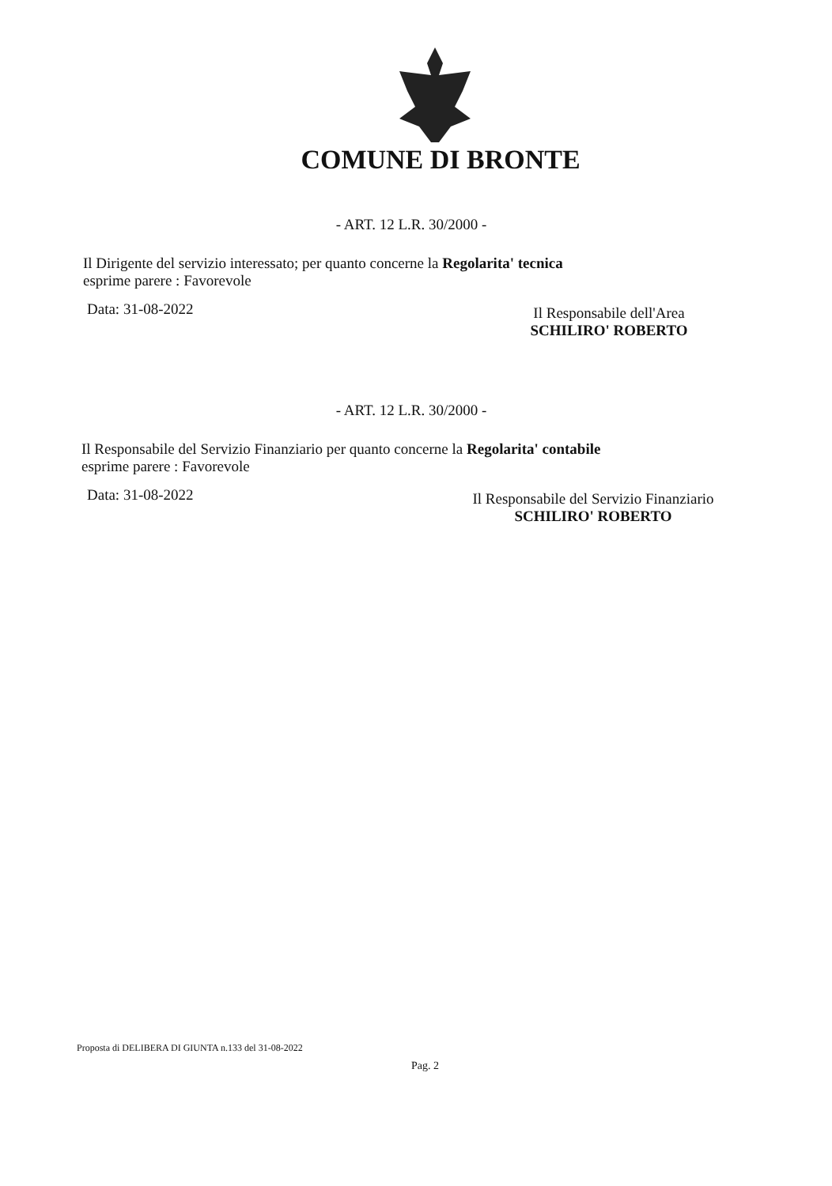COMUNE DI BRONTE
- ART. 12 L.R. 30/2000 -
Il Dirigente del servizio interessato; per quanto concerne la Regolarita' tecnica
esprime parere : Favorevole
Data: 31-08-2022
Il Responsabile dell'Area
SCHILIRO' ROBERTO
- ART. 12 L.R. 30/2000 -
Il Responsabile del Servizio Finanziario per quanto concerne la Regolarita' contabile
esprime parere : Favorevole
Data: 31-08-2022
Il Responsabile del Servizio Finanziario
SCHILIRO' ROBERTO
Proposta di DELIBERA DI GIUNTA n.133 del 31-08-2022
Pag. 2